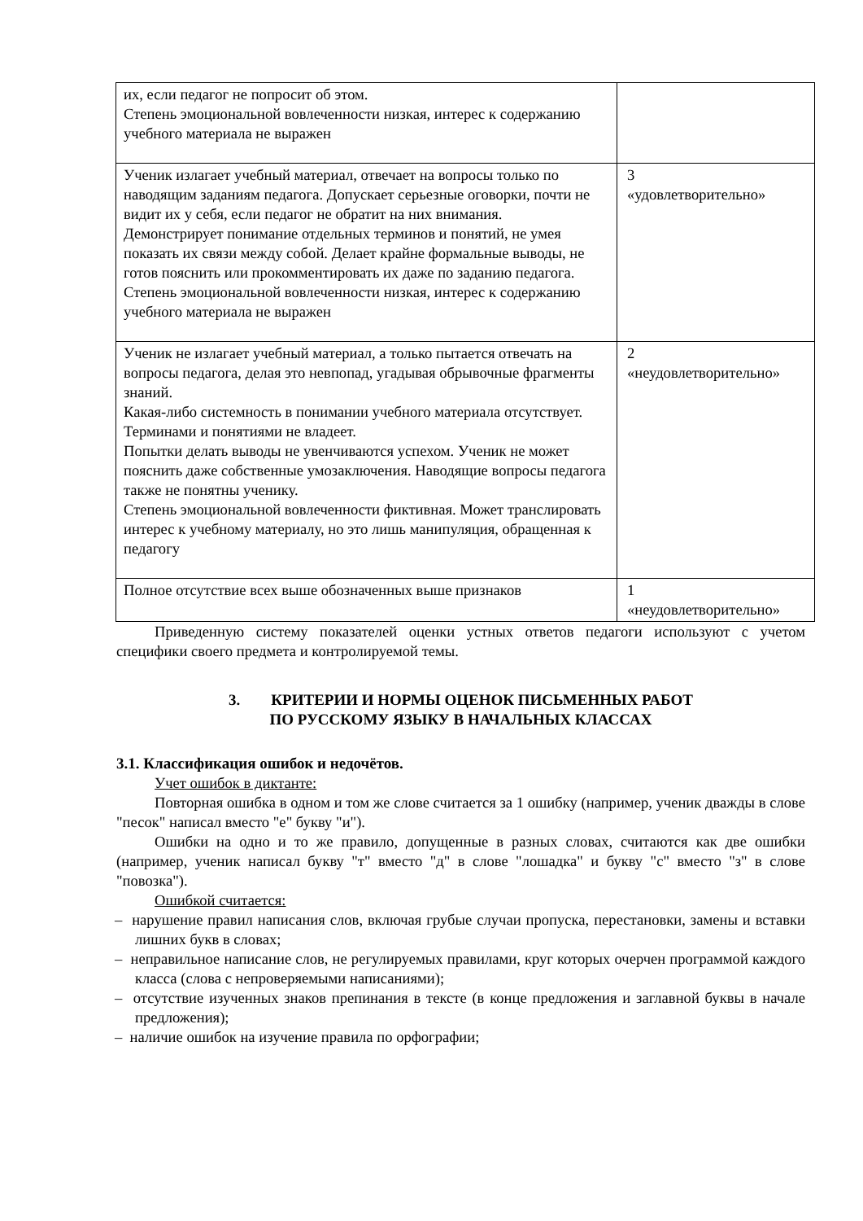| их, если педагог не попросит об этом. Степень эмоциональной вовлеченности низкая, интерес к содержанию учебного материала не выражен | |
| Ученик излагает учебный материал, отвечает на вопросы только по наводящим заданиям педагога. Допускает серьезные оговорки, почти не видит их у себя, если педагог не обратит на них внимания. Демонстрирует понимание отдельных терминов и понятий, не умея показать их связи между собой. Делает крайне формальные выводы, не готов пояснить или прокомментировать их даже по заданию педагога. Степень эмоциональной вовлеченности низкая, интерес к содержанию учебного материала не выражен | 3 «удовлетворительно» |
| Ученик не излагает учебный материал, а только пытается отвечать на вопросы педагога, делая это невпопад, угадывая обрывочные фрагменты знаний. Какая-либо системность в понимании учебного материала отсутствует. Терминами и понятиями не владеет. Попытки делать выводы не увенчиваются успехом. Ученик не может пояснить даже собственные умозаключения. Наводящие вопросы педагога также не понятны ученику. Степень эмоциональной вовлеченности фиктивная. Может транслировать интерес к учебному материалу, но это лишь манипуляция, обращенная к педагогу | 2 «неудовлетворительно» |
| Полное отсутствие всех выше обозначенных выше признаков | 1 «неудовлетворительно» |
Приведенную систему показателей оценки устных ответов педагоги используют с учетом специфики своего предмета и контролируемой темы.
3. КРИТЕРИИ И НОРМЫ ОЦЕНОК ПИСЬМЕННЫХ РАБОТ
ПО РУССКОМУ ЯЗЫКУ В НАЧАЛЬНЫХ КЛАССАХ
3.1. Классификация ошибок и недочётов.
Учет ошибок в диктанте:
Повторная ошибка в одном и том же слове считается за 1 ошибку (например, ученик дважды в слове "песок" написал вместо "е" букву "и").
Ошибки на одно и то же правило, допущенные в разных словах, считаются как две ошибки (например, ученик написал букву "т" вместо "д" в слове "лошадка" и букву "с" вместо "з" в слове "повозка").
Ошибкой считается:
– нарушение правил написания слов, включая грубые случаи пропуска, перестановки, замены и вставки лишних букв в словах;
– неправильное написание слов, не регулируемых правилами, круг которых очерчен программой каждого класса (слова с непроверяемыми написаниями);
– отсутствие изученных знаков препинания в тексте (в конце предложения и заглавной буквы в начале предложения);
– наличие ошибок на изучение правила по орфографии;